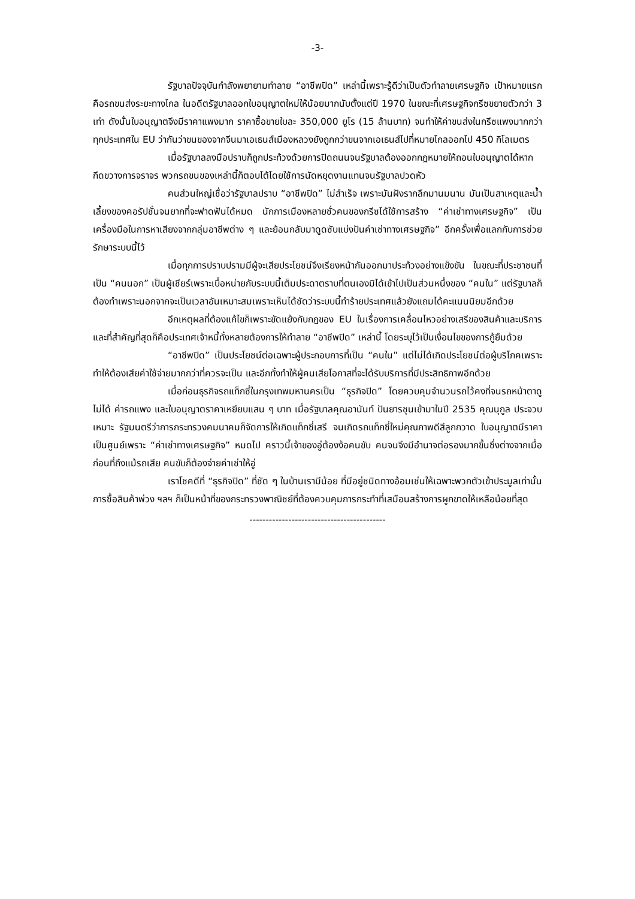-3-
รัฐบาลปัจจุบันกำลังพยายามทำลาย “อาชีพปิด” เหล่านี้เพราะรู้ดีว่าเป็นตัวทำลายเศรษฐกิจ เป้าหมายแรกคือรถขนส่งระยะทางไกล ในอดีตรัฐบาลออกใบอนุญาตใหม่ให้น้อยมากนับตั้งแต่ปี 1970 ในขณะที่เศรษฐกิจกรีซขยายตัวกว่า 3 เท่า ดังนั้นใบอนุญาตจึงมีราคาแพงมาก ราคาซื้อขายใบละ 350,000 ยูโร (15 ล้านบาท) จนทำให้ค่าขนส่งในกรีซแพงมากกว่าทุกประเทศใน EU ว่ากันว่าขนของจากจีนมาเอเธนส์เมืองหลวงยังถูกกว่าขนจากเอเธนส์ไปที่หมายไกลออกไป 450 กิโลเมตร
เมื่อรัฐบาลลงมือปราบก็ถูกประท้วงด้วยการปิดถนนจนรัฐบาลต้องออกกฎหมายให้ถอนใบอนุญาตได้หากกีดขวางการจราจร พวกรถขนของเหล่านี้ก็ตอบโต้โดยใช้การนัดหยุดงานแทนจนรัฐบาลปวดหัว
คนส่วนใหญ่เชื่อว่ารัฐบาลปราบ “อาชีพปิด” ไม่สำเร็จ เพราะมันฝังรากลึกมานมนาน มันเป็นสาเหตุและน้ำเลี้ยงของคอรัปชั่นจนยากที่จะฟาดฟันได้หมด นักการเมืองหลายชั่วคนของกรีซได้ใช้การสร้าง “ค่าเช่าทางเศรษฐกิจ” เป็นเครื่องมือในการหาเสียงจากกลุ่มอาชีพต่าง ๆ และย้อนกลับมาดูดซับแบ่งปันค่าเช่าทางเศรษฐกิจ” อีกครั้งเพื่อแลกกับการช่วยรักษาระบบนี้ไว้
เมื่อทุกการปราบปรามมีผู้จะเสียประโยชน์จึงเรียงหน้ากันออกมาประท้วงอย่างแข็งขัน ในขณะที่ประชาชนที่เป็น “คนนอก” เป็นผู้เชียร์เพราะเบื่อหน่ายกับระบบนี้เต็มประดาตราบที่ตนเองมิได้เข้าไปเป็นส่วนหนึ่งของ “คนใน” แต่รัฐบาลก็ต้องทำเพราะนอกจากจะเป็นเวลาอันเหมาะสมเพราะเห็นได้ชัดว่าระบบนี้ทำร้ายประเทศแล้วยังแถมได้คะแนนนิยมอีกด้วย
อีกเหตุผลที่ต้องแก้ไขก็เพราะขัดแย้งกับกฎของ EU ในเรื่องการเคลื่อนไหวอย่างเสรีของสินค้าและบริการและที่สำคัญที่สุดก็คือประเทศเจ้าหนี้ทั้งหลายต้องการให้ทำลาย “อาชีพปิด” เหล่านี้ โดยระบุไว้เป็นเงื่อนไขของการกู้ยืมด้วย
“อาชีพปิด” เป็นประโยชน์ต่อเฉพาะผู้ประกอบการที่เป็น “คนใน” แต่ไม่ได้เกิดประโยชน์ต่อผู้บริโภคเพราะทำให้ต้องเสียค่าใช้จ่ายมากกว่าที่ควรจะเป็น และอีกทั้งทำให้ผู้คนเสียโอกาสที่จะได้รับบริการที่มีประสิทธิภาพอีกด้วย
เมื่อก่อนธุรกิจรถแท็กซี่ในกรุงเทพมหานครเป็น “ธุรกิจปิด” โดยควบคุมจำนวนรถไว้คงที่จนรถหน้าตาดูไม่ได้ ค่ารถแพง และใบอนุญาตราคาเหยียบแสน ๆ บาท เมื่อรัฐบาลคุณอานันท์ ปันยารชุนเข้ามาในปี 2535 คุณนุกูล ประจวบเหมาะ รัฐมนตรีว่าการกระทรวงคมนาคมก็จัดการให้เกิดแท็กซี่เสรี จนเกิดรถแท็กซี่ใหม่คุณภาพดีสีลูกกวาด ใบอนุญาตมีราคาเป็นศูนย์เพราะ “ค่าเช่าทางเศรษฐกิจ” หมดไป คราวนี้เจ้าของอู่ต้องง้อคนขับ คนจนจึงมีอำนาจต่อรองมากขึ้นซึ่งต่างจากเมื่อก่อนที่ถึงแม้รถเสีย คนขับก็ต้องจ่ายค่าเช่าให้อู่
เราโชคดีที่ “ธุรกิจปิด” ที่ชัด ๆ ในบ้านเรามีน้อย ที่มีอยู่ชนิดทางอ้อมเช่นให้เฉพาะพวกตัวเข้าประมูลเท่านั้น การซื้อสินค้าพ่วง ฯลฯ ก็เป็นหน้าที่ของกระทรวงพาณิชย์ที่ต้องควบคุมการกระทำที่เสมือนสร้างการผูกขาดให้เหลือน้อยที่สุด
------------------------------------------